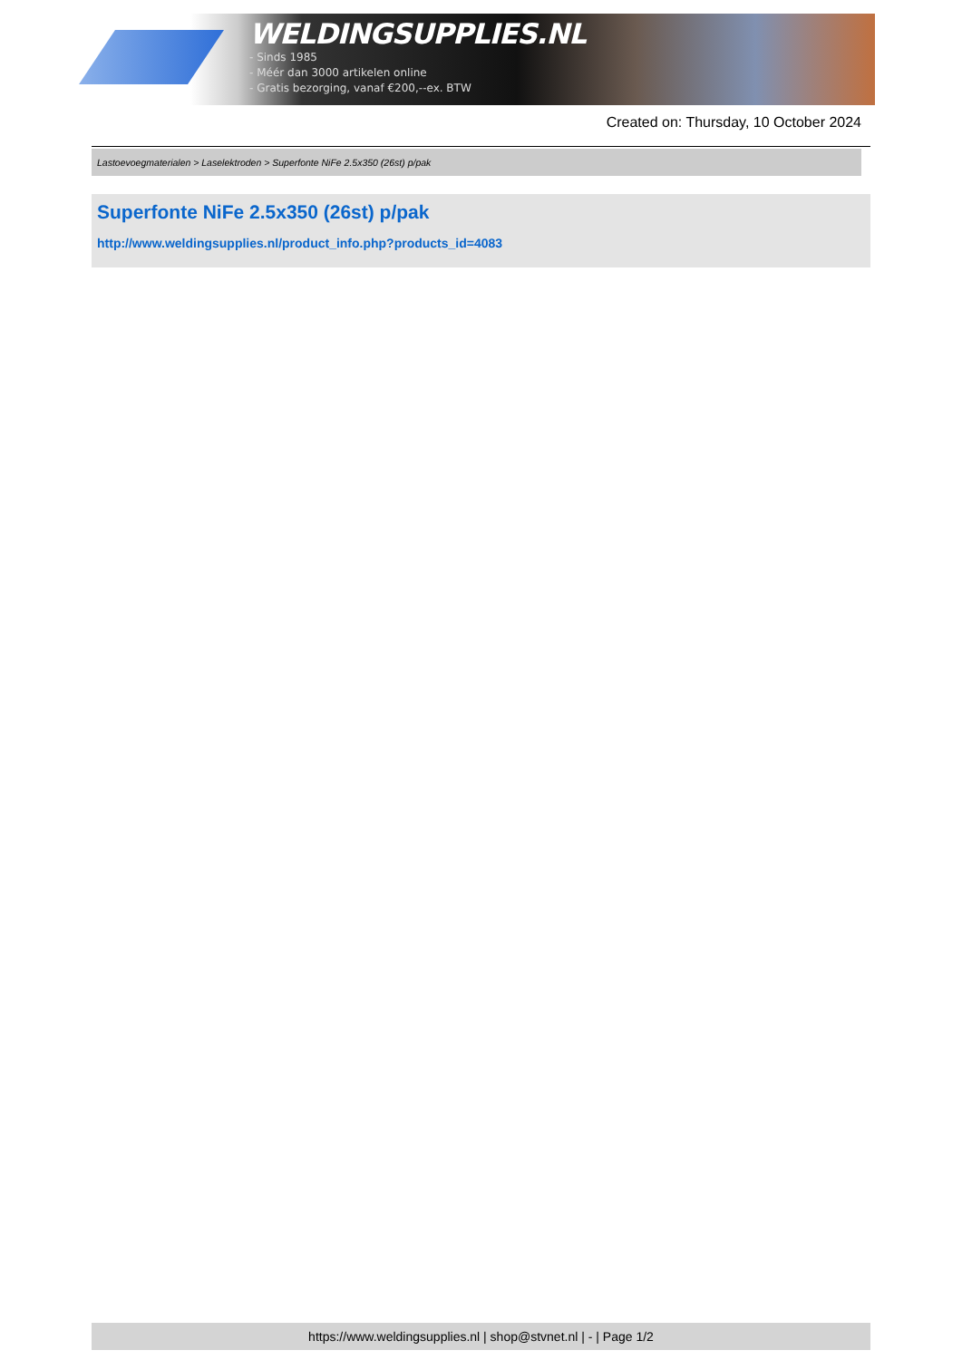WELDINGSUPPLIES.NL
- Sinds 1985
- Méér dan 3000 artikelen online
- Gratis bezorging, vanaf €200,--ex. BTW
Created on: Thursday, 10 October 2024
Lastoevoegmaterialen > Laselektroden > Superfonte NiFe 2.5x350 (26st) p/pak
Superfonte NiFe 2.5x350 (26st) p/pak
http://www.weldingsupplies.nl/product_info.php?products_id=4083
https://www.weldingsupplies.nl | shop@stvnet.nl | - | Page 1/2